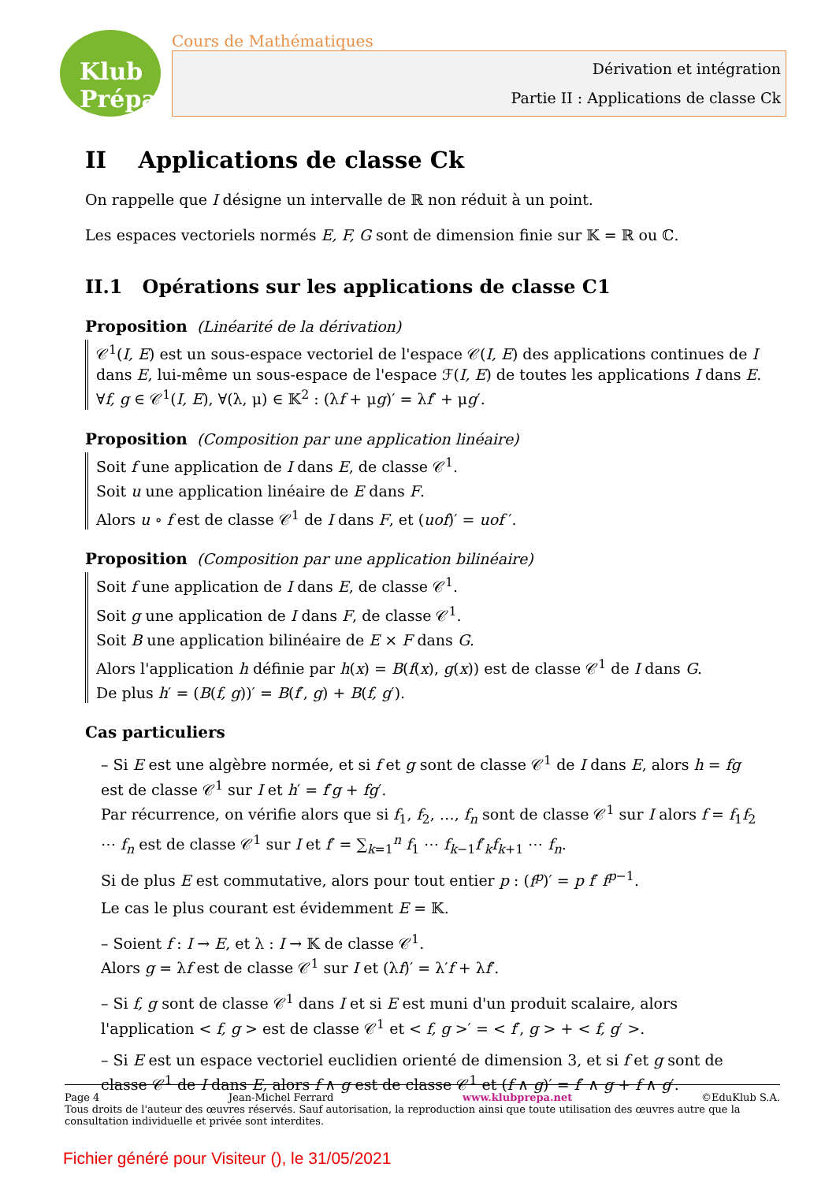Klub Prépa
Cours de Mathématiques
Dérivation et intégration
Partie II : Applications de classe Ck
II Applications de classe Ck
On rappelle que I désigne un intervalle de ℝ non réduit à un point.
Les espaces vectoriels normés E, F, G sont de dimension finie sur 𝕂 = ℝ ou ℂ.
II.1 Opérations sur les applications de classe C1
Proposition (Linéarité de la dérivation)
𝒞<sup>1</sup>(I, E) est un sous-espace vectoriel de l'espace 𝒞(I, E) des applications continues de I dans E, lui-même un sous-espace de l'espace ℱ(I, E) de toutes les applications I dans E. ∀f, g ∈ 𝒞<sup>1</sup>(I, E), ∀(λ, μ) ∈ 𝕂<sup>2</sup> : (λf + μg)′ = λf′ + μg′.
Proposition (Composition par une application linéaire)
Soit f une application de I dans E, de classe 𝒞<sup>1</sup>.
Soit u une application linéaire de E dans F.
Alors u ∘ f est de classe 𝒞<sup>1</sup> de I dans F, et (uof)′ = uof ′.
Proposition (Composition par une application bilinéaire)
Soit f une application de I dans E, de classe 𝒞<sup>1</sup>.
Soit g une application de I dans F, de classe 𝒞<sup>1</sup>.
Soit B une application bilinéaire de E × F dans G.
Alors l'application h définie par h(x) = B(f(x), g(x)) est de classe 𝒞<sup>1</sup> de I dans G.
De plus h′ = (B(f, g))′ = B(f′, g) + B(f, g′).
Cas particuliers
– Si E est une algèbre normée, et si f et g sont de classe 𝒞<sup>1</sup> de I dans E, alors h = fg est de classe 𝒞<sup>1</sup> sur I et h′ = f′g + fg′.
Par récurrence, on vérifie alors que si f<sub>1</sub>, f<sub>2</sub>, …, f<sub>n</sub> sont de classe 𝒞<sup>1</sup> sur I alors f = f<sub>1</sub>f<sub>2</sub> ⋯ f<sub>n</sub> est de classe 𝒞<sup>1</sup> sur I et f′ = ∑<sub>k=1</sub><sup>n</sup> f<sub>1</sub> ⋯ f<sub>k−1</sub>f′<sub>k</sub>f<sub>k+1</sub> ⋯ f<sub>n</sub>.
Si de plus E est commutative, alors pour tout entier p : (f<sup>p</sup>)′ = p f′ f<sup>p−1</sup>.
Le cas le plus courant est évidemment E = 𝕂.
– Soient f : I → E, et λ : I → 𝕂 de classe 𝒞<sup>1</sup>.
Alors g = λf est de classe 𝒞<sup>1</sup> sur I et (λf)′ = λ′f + λf′.
– Si f, g sont de classe 𝒞<sup>1</sup> dans I et si E est muni d'un produit scalaire, alors l'application < f, g > est de classe 𝒞<sup>1</sup> et < f, g >′ = < f′, g > + < f, g′ >.
– Si E est un espace vectoriel euclidien orienté de dimension 3, et si f et g sont de classe 𝒞<sup>1</sup> de I dans E, alors f ∧ g est de classe 𝒞<sup>1</sup> et (f ∧ g)′ = f′ ∧ g + f ∧ g′.
Page 4 Jean-Michel Ferrard www.klubprepa.net ©EduKlub S.A.
Tous droits de l'auteur des œuvres réservés. Sauf autorisation, la reproduction ainsi que toute utilisation des œuvres autre que la consultation individuelle et privée sont interdites.
Fichier généré pour Visiteur (), le 31/05/2021